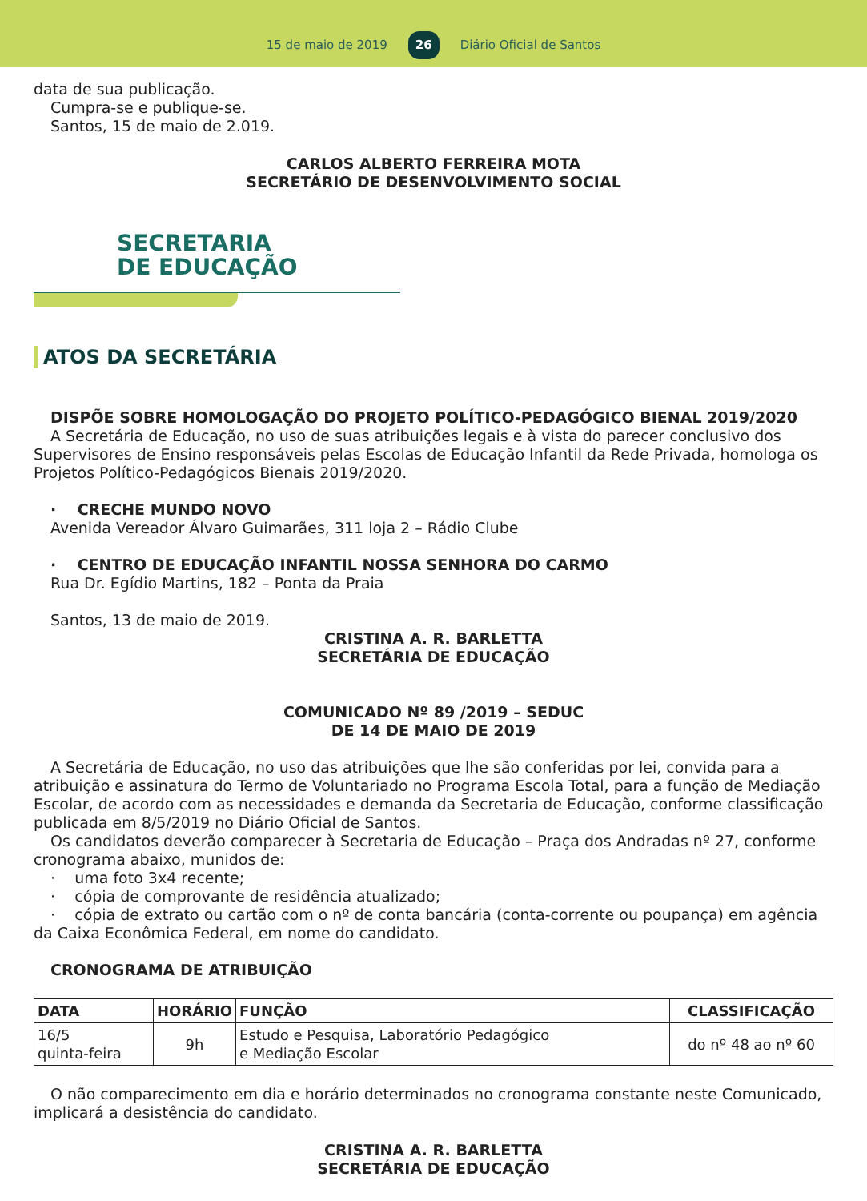15 de maio de 2019 26 Diário Oficial de Santos
data de sua publicação.
Cumpra-se e publique-se.
Santos, 15 de maio de 2.019.
CARLOS ALBERTO FERREIRA MOTA
SECRETÁRIO DE DESENVOLVIMENTO SOCIAL
SECRETARIA
DE EDUCAÇÃO
ATOS DA SECRETÁRIA
DISPÕE SOBRE HOMOLOGAÇÃO DO PROJETO POLÍTICO-PEDAGÓGICO BIENAL 2019/2020
A Secretária de Educação, no uso de suas atribuições legais e à vista do parecer conclusivo dos Supervisores de Ensino responsáveis pelas Escolas de Educação Infantil da Rede Privada, homologa os Projetos Político-Pedagógicos Bienais 2019/2020.
· CRECHE MUNDO NOVO
Avenida Vereador Álvaro Guimarães, 311 loja 2 – Rádio Clube
· CENTRO DE EDUCAÇÃO INFANTIL NOSSA SENHORA DO CARMO
Rua Dr. Egídio Martins, 182 – Ponta da Praia
Santos, 13 de maio de 2019.
CRISTINA A. R. BARLETTA
SECRETÁRIA DE EDUCAÇÃO
COMUNICADO Nº 89 /2019 – SEDUC
DE 14 DE MAIO DE 2019
A Secretária de Educação, no uso das atribuições que lhe são conferidas por lei, convida para a atribuição e assinatura do Termo de Voluntariado no Programa Escola Total, para a função de Mediação Escolar, de acordo com as necessidades e demanda da Secretaria de Educação, conforme classificação publicada em 8/5/2019 no Diário Oficial de Santos.
Os candidatos deverão comparecer à Secretaria de Educação – Praça dos Andradas nº 27, conforme cronograma abaixo, munidos de:
· uma foto 3x4 recente;
· cópia de comprovante de residência atualizado;
· cópia de extrato ou cartão com o nº de conta bancária (conta-corrente ou poupança) em agência da Caixa Econômica Federal, em nome do candidato.
CRONOGRAMA DE ATRIBUIÇÃO
| DATA | HORÁRIO | FUNÇÃO | CLASSIFICAÇÃO |
| --- | --- | --- | --- |
| 16/5 quinta-feira | 9h | Estudo e Pesquisa, Laboratório Pedagógico e Mediação Escolar | do nº 48 ao nº 60 |
O não comparecimento em dia e horário determinados no cronograma constante neste Comunicado, implicará a desistência do candidato.
CRISTINA A. R. BARLETTA
SECRETÁRIA DE EDUCAÇÃO